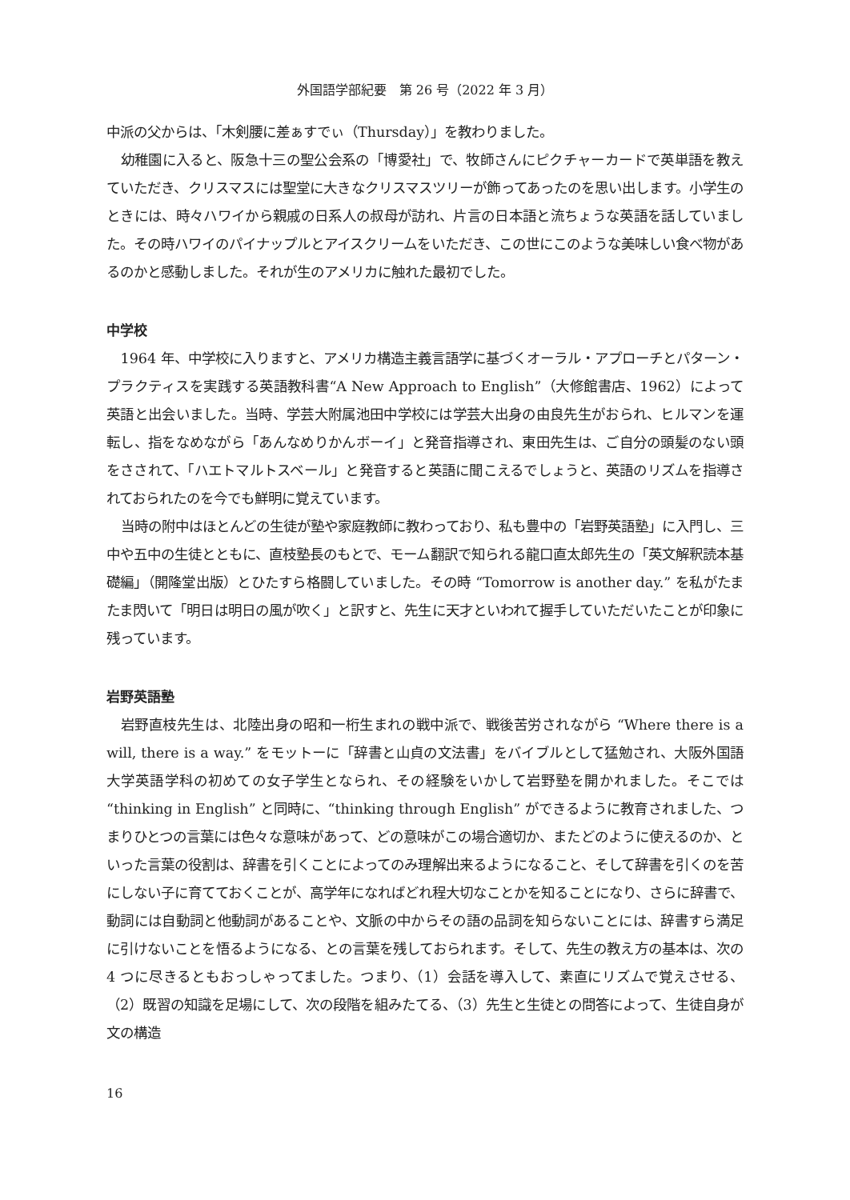外国語学部紀要　第 26 号（2022 年 3 月）
中派の父からは、「木剣腰に差ぁすでぃ（Thursday）」を教わりました。
幼稚園に入ると、阪急十三の聖公会系の「博愛社」で、牧師さんにピクチャーカードで英単語を教えていただき、クリスマスには聖堂に大きなクリスマスツリーが飾ってあったのを思い出します。小学生のときには、時々ハワイから親戚の日系人の叔母が訪れ、片言の日本語と流ちょうな英語を話していました。その時ハワイのパイナップルとアイスクリームをいただき、この世にこのような美味しい食べ物があるのかと感動しました。それが生のアメリカに触れた最初でした。
中学校
1964 年、中学校に入りますと、アメリカ構造主義言語学に基づくオーラル・アプローチとパターン・プラクティスを実践する英語教科書“A New Approach to English”（大修館書店、1962）によって英語と出会いました。当時、学芸大附属池田中学校には学芸大出身の由良先生がおられ、ヒルマンを運転し、指をなめながら「あんなめりかんボーイ」と発音指導され、東田先生は、ご自分の頭髪のない頭をさされて、「ハエトマルトスベール」と発音すると英語に聞こえるでしょうと、英語のリズムを指導されておられたのを今でも鮮明に覚えています。
当時の附中はほとんどの生徒が塾や家庭教師に教わっており、私も豊中の「岩野英語塾」に入門し、三中や五中の生徒とともに、直枝塾長のもとで、モーム翻訳で知られる龍口直太郎先生の「英文解釈読本基礎編」（開隆堂出版）とひたすら格闘していました。その時 “Tomorrow is another day.” を私がたまたま閃いて「明日は明日の風が吹く」と訳すと、先生に天才といわれて握手していただいたことが印象に残っています。
岩野英語塾
岩野直枝先生は、北陸出身の昭和一桁生まれの戦中派で、戦後苦労されながら “Where there is a will, there is a way.” をモットーに「辞書と山貞の文法書」をバイブルとして猛勉され、大阪外国語大学英語学科の初めての女子学生となられ、その経験をいかして岩野塾を開かれました。そこでは “thinking in English” と同時に、“thinking through English” ができるように教育されました、つまりひとつの言葉には色々な意味があって、どの意味がこの場合適切か、またどのように使えるのか、といった言葉の役割は、辞書を引くことによってのみ理解出来るようになること、そして辞書を引くのを苦にしない子に育てておくことが、高学年になればどれ程大切なことかを知ることになり、さらに辞書で、動詞には自動詞と他動詞があることや、文脈の中からその語の品詞を知らないことには、辞書すら満足に引けないことを悟るようになる、との言葉を残しておられます。そして、先生の教え方の基本は、次の 4 つに尽きるともおっしゃってました。つまり、（1）会話を導入して、素直にリズムで覚えさせる、（2）既習の知識を足場にして、次の段階を組みたてる、（3）先生と生徒との問答によって、生徒自身が文の構造
16